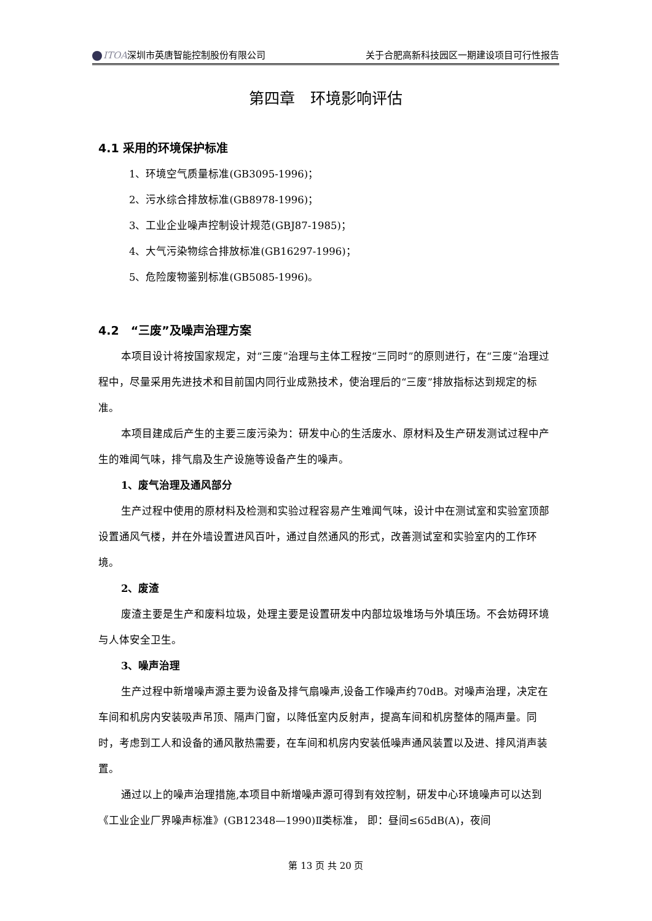ITOA深圳市英唐智能控制股份有限公司 关于合肥高新科技园区一期建设项目可行性报告
第四章　环境影响评估
4.1 采用的环境保护标准
1、环境空气质量标准(GB3095-1996)；
2、污水综合排放标准(GB8978-1996)；
3、工业企业噪声控制设计规范(GBJ87-1985)；
4、大气污染物综合排放标准(GB16297-1996)；
5、危险废物鉴别标准(GB5085-1996)。
4.2　“三废”及噪声治理方案
本项目设计将按国家规定，对“三废”治理与主体工程按“三同时”的原则进行，在“三废”治理过程中，尽量采用先进技术和目前国内同行业成熟技术，使治理后的“三废”排放指标达到规定的标准。
本项目建成后产生的主要三废污染为：研发中心的生活废水、原材料及生产研发测试过程中产生的难闻气味，排气扇及生产设施等设备产生的噪声。
1、废气治理及通风部分
生产过程中使用的原材料及检测和实验过程容易产生难闻气味，设计中在测试室和实验室顶部设置通风气楼，并在外墙设置进风百叶，通过自然通风的形式，改善测试室和实验室内的工作环境。
2、废渣
废渣主要是生产和废料垃圾，处理主要是设置研发中内部垃圾堆场与外填压场。不会妨碍环境与人体安全卫生。
3、噪声治理
生产过程中新增噪声源主要为设备及排气扇噪声,设备工作噪声约70dB。对噪声治理，决定在车间和机房内安装吸声吊顶、隔声门窗，以降低室内反射声，提高车间和机房整体的隔声量。同时，考虑到工人和设备的通风散热需要，在车间和机房内安装低噪声通风装置以及进、排风消声装置。
通过以上的噪声治理措施,本项目中新增噪声源可得到有效控制，研发中心环境噪声可以达到《工业企业厂界噪声标准》(GB12348—1990)Ⅱ类标准， 即：昼间≤65dB(A)，夜间
第 13 页 共 20 页